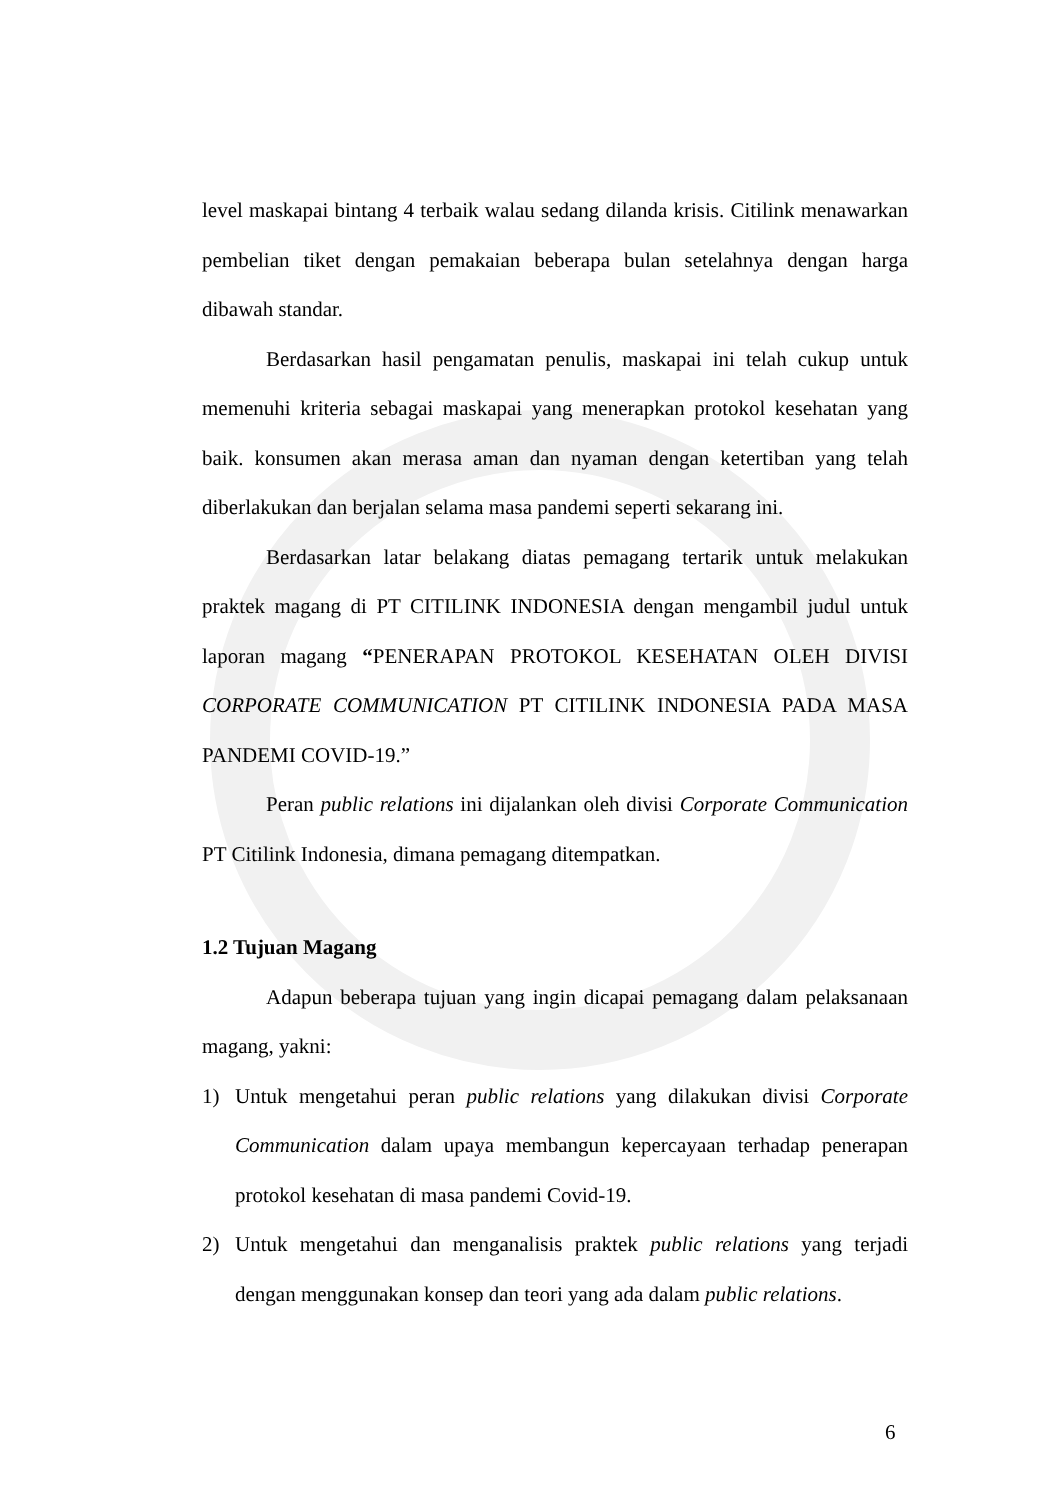level maskapai bintang 4 terbaik walau sedang dilanda krisis. Citilink menawarkan pembelian tiket dengan pemakaian beberapa bulan setelahnya dengan harga dibawah standar.
Berdasarkan hasil pengamatan penulis, maskapai ini telah cukup untuk memenuhi kriteria sebagai maskapai yang menerapkan protokol kesehatan yang baik. konsumen akan merasa aman dan nyaman dengan ketertiban yang telah diberlakukan dan berjalan selama masa pandemi seperti sekarang ini.
Berdasarkan latar belakang diatas pemagang tertarik untuk melakukan praktek magang di PT CITILINK INDONESIA dengan mengambil judul untuk laporan magang “PENERAPAN PROTOKOL KESEHATAN OLEH DIVISI CORPORATE COMMUNICATION PT CITILINK INDONESIA PADA MASA PANDEMI COVID-19.”
Peran public relations ini dijalankan oleh divisi Corporate Communication PT Citilink Indonesia, dimana pemagang ditempatkan.
1.2 Tujuan Magang
Adapun beberapa tujuan yang ingin dicapai pemagang dalam pelaksanaan magang, yakni:
1) Untuk mengetahui peran public relations yang dilakukan divisi Corporate Communication dalam upaya membangun kepercayaan terhadap penerapan protokol kesehatan di masa pandemi Covid-19.
2) Untuk mengetahui dan menganalisis praktek public relations yang terjadi dengan menggunakan konsep dan teori yang ada dalam public relations.
6